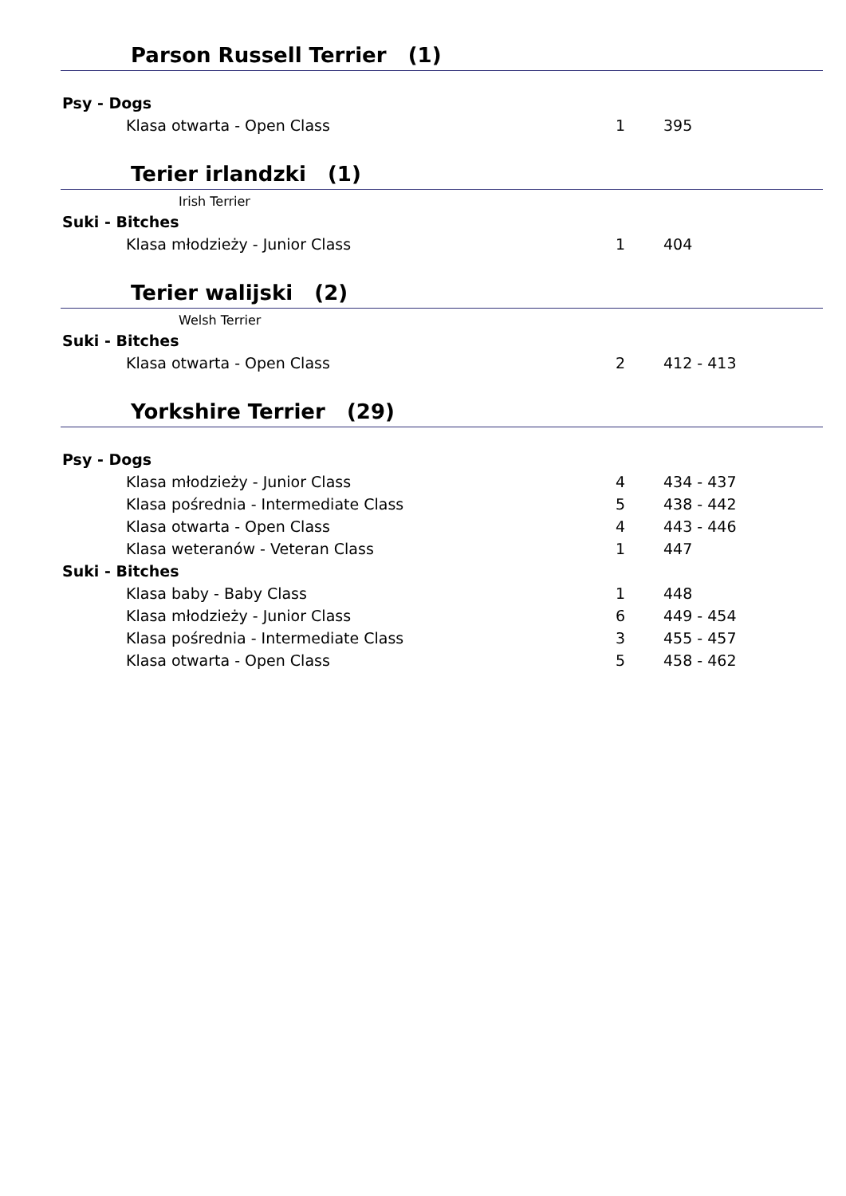Parson Russell Terrier (1)
| Psy - Dogs | | |
| Klasa otwarta - Open Class | 1 | 395 |
Terier irlandzki (1)
Irish Terrier
| Suki - Bitches | | |
| Klasa młodzieży - Junior Class | 1 | 404 |
Terier walijski (2)
Welsh Terrier
| Suki - Bitches | | |
| Klasa otwarta - Open Class | 2 | 412 - 413 |
Yorkshire Terrier (29)
| Psy - Dogs | | |
| Klasa młodzieży - Junior Class | 4 | 434 - 437 |
| Klasa pośrednia - Intermediate Class | 5 | 438 - 442 |
| Klasa otwarta - Open Class | 4 | 443 - 446 |
| Klasa weteranów - Veteran Class | 1 | 447 |
| Suki - Bitches | | |
| Klasa baby - Baby Class | 1 | 448 |
| Klasa młodzieży - Junior Class | 6 | 449 - 454 |
| Klasa pośrednia - Intermediate Class | 3 | 455 - 457 |
| Klasa otwarta - Open Class | 5 | 458 - 462 |